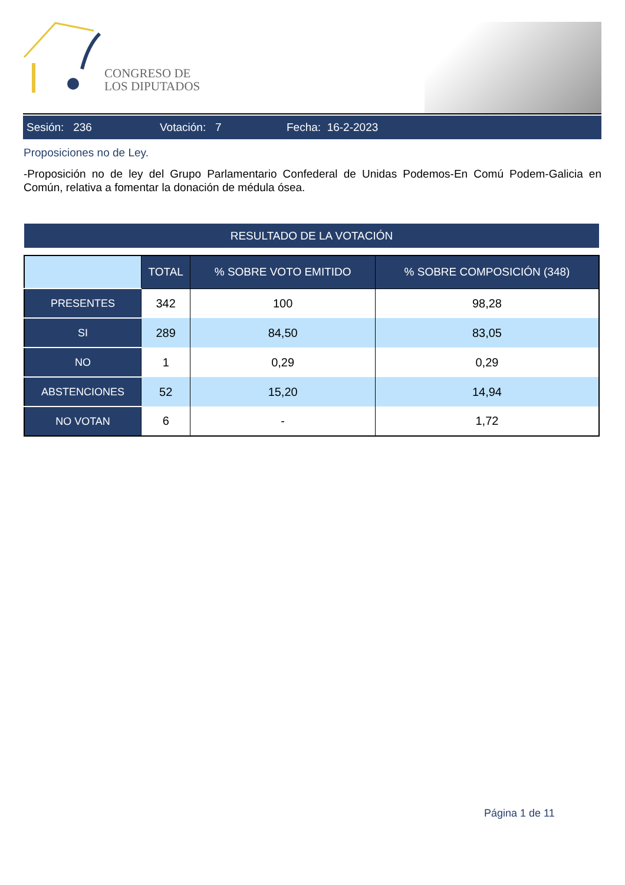CONGRESO DE
LOS DIPUTADOS
Sesión: 236 Votación: 7 Fecha: 16-2-2023
Proposiciones no de Ley.
-Proposición no de ley del Grupo Parlamentario Confederal de Unidas Podemos-En Comú Podem-Galicia en Común, relativa a fomentar la donación de médula ósea.
RESULTADO DE LA VOTACIÓN
| | TOTAL | % SOBRE VOTO EMITIDO | % SOBRE COMPOSICIÓN (348) |
| --- | --- | --- | --- |
| PRESENTES | 342 | 100 | 98,28 |
| SI | 289 | 84,50 | 83,05 |
| NO | 1 | 0,29 | 0,29 |
| ABSTENCIONES | 52 | 15,20 | 14,94 |
| NO VOTAN | 6 | - | 1,72 |
Página 1 de 11